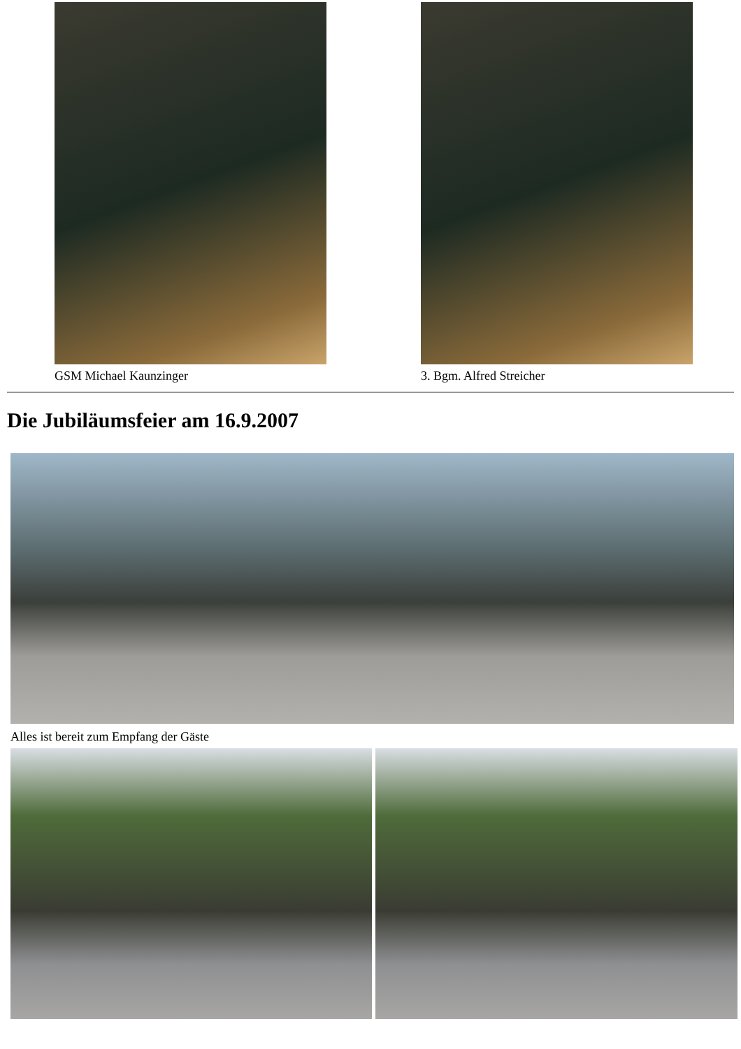GSM Michael Kaunzinger 3. Bgm. Alfred Streicher
Die Jubiläumsfeier am 16.9.2007
Alles ist bereit zum Empfang der Gäste